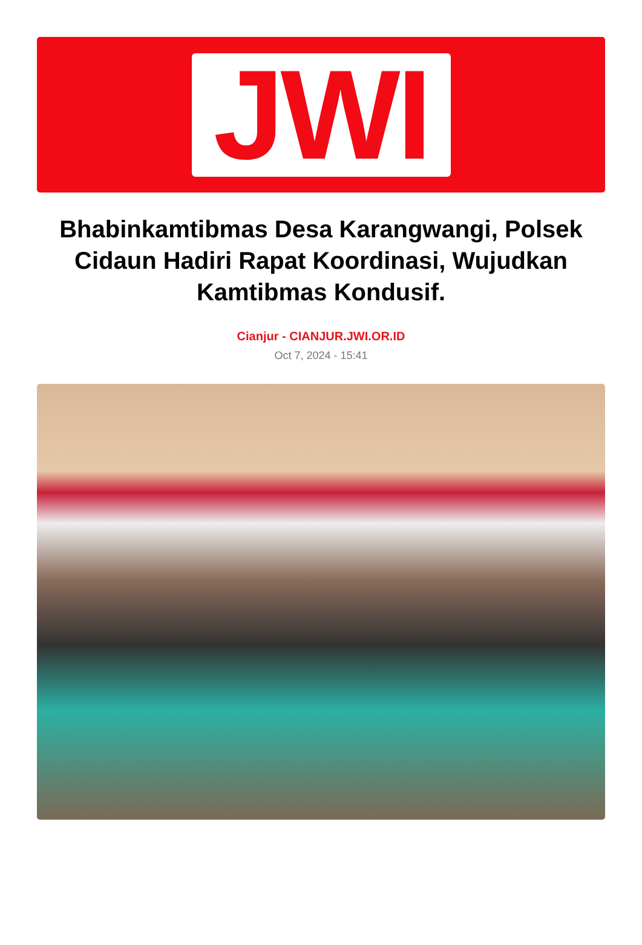JWI
Bhabinkamtibmas Desa Karangwangi, Polsek Cidaun Hadiri Rapat Koordinasi, Wujudkan Kamtibmas Kondusif.
Cianjur - CIANJUR.JWI.OR.ID
Oct 7, 2024 - 15:41